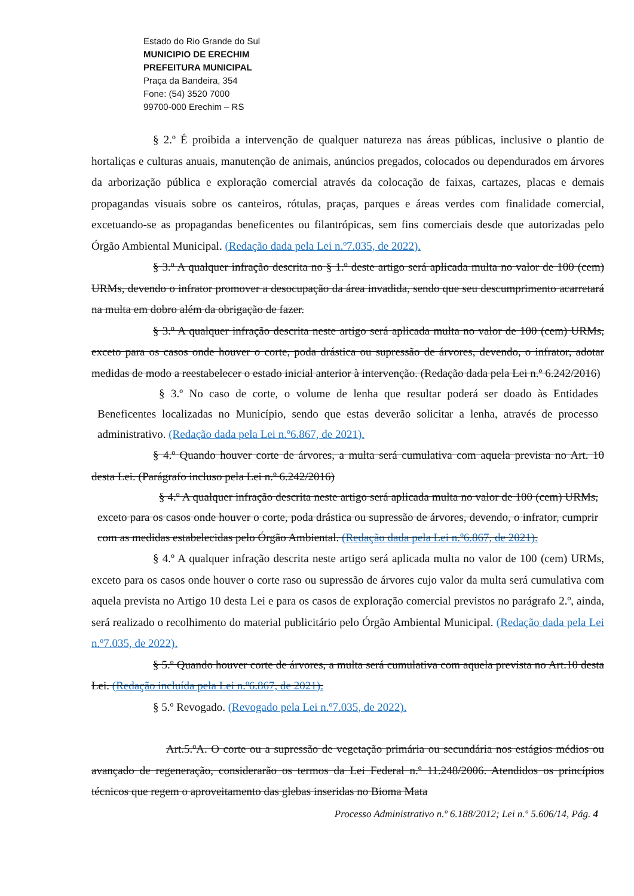Estado do Rio Grande do Sul
MUNICIPIO DE ERECHIM
PREFEITURA MUNICIPAL
Praça da Bandeira, 354
Fone: (54) 3520 7000
99700-000 Erechim – RS
§ 2.º É proibida a intervenção de qualquer natureza nas áreas públicas, inclusive o plantio de hortaliças e culturas anuais, manutenção de animais, anúncios pregados, colocados ou dependurados em árvores da arborização pública e exploração comercial através da colocação de faixas, cartazes, placas e demais propagandas visuais sobre os canteiros, rótulas, praças, parques e áreas verdes com finalidade comercial, excetuando-se as propagandas beneficentes ou filantrópicas, sem fins comerciais desde que autorizadas pelo Órgão Ambiental Municipal. (Redação dada pela Lei n.º7.035, de 2022).
§ 3.º A qualquer infração descrita no § 1.º deste artigo será aplicada multa no valor de 100 (cem) URMs, devendo o infrator promover a desocupação da área invadida, sendo que seu descumprimento acarretará na multa em dobro além da obrigação de fazer.
§ 3.º A qualquer infração descrita neste artigo será aplicada multa no valor de 100 (cem) URMs, exceto para os casos onde houver o corte, poda drástica ou supressão de árvores, devendo, o infrator, adotar medidas de modo a reestabelecer o estado inicial anterior à intervenção. (Redação dada pela Lei n.º 6.242/2016)
§ 3.º No caso de corte, o volume de lenha que resultar poderá ser doado às Entidades Beneficentes localizadas no Município, sendo que estas deverão solicitar a lenha, através de processo administrativo. (Redação dada pela Lei n.º6.867, de 2021).
§ 4.º Quando houver corte de árvores, a multa será cumulativa com aquela prevista no Art. 10 desta Lei. (Parágrafo incluso pela Lei n.º 6.242/2016)
§ 4.º A qualquer infração descrita neste artigo será aplicada multa no valor de 100 (cem) URMs, exceto para os casos onde houver o corte, poda drástica ou supressão de árvores, devendo, o infrator, cumprir com as medidas estabelecidas pelo Órgão Ambiental. (Redação dada pela Lei n.º6.867, de 2021).
§ 4.º A qualquer infração descrita neste artigo será aplicada multa no valor de 100 (cem) URMs, exceto para os casos onde houver o corte raso ou supressão de árvores cujo valor da multa será cumulativa com aquela prevista no Artigo 10 desta Lei e para os casos de exploração comercial previstos no parágrafo 2.º, ainda, será realizado o recolhimento do material publicitário pelo Órgão Ambiental Municipal. (Redação dada pela Lei n.º7.035, de 2022).
§ 5.º Quando houver corte de árvores, a multa será cumulativa com aquela prevista no Art.10 desta Lei. (Redação incluída pela Lei n.º6.867, de 2021).
§ 5.º Revogado. (Revogado pela Lei n.º7.035, de 2022).
Art.5.ºA. O corte ou a supressão de vegetação primária ou secundária nos estágios médios ou avançado de regeneração, considerarão os termos da Lei Federal n.º 11.248/2006. Atendidos os princípios técnicos que regem o aproveitamento das glebas inseridas no Bioma Mata
Processo Administrativo n.º 6.188/2012; Lei n.º 5.606/14, Pág. 4